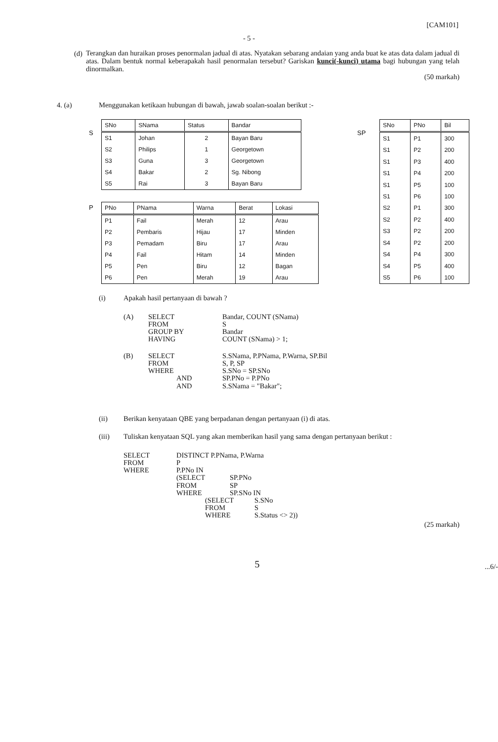[CAM101]
- 5 -
(d)
Terangkan dan huraikan proses penormalan jadual di atas. Nyatakan sebarang andaian yang anda buat ke atas data dalam jadual di atas. Dalam bentuk normal keberapakah hasil penormalan tersebut? Gariskan kunci(-kunci) utama bagi hubungan yang telah dinormalkan.
(50 markah)
4. (a) Menggunakan ketikaan hubungan di bawah, jawab soalan-soalan berikut :-
S
| SNo | SNama | Status | Bandar |
| --- | --- | --- | --- |
| S1 | Johan | 2 | Bayan Baru |
| S2 | Philips | 1 | Georgetown |
| S3 | Guna | 3 | Georgetown |
| S4 | Bakar | 2 | Sg. Nibong |
| S5 | Rai | 3 | Bayan Baru |
P
| PNo | PNama | Warna | Berat | Lokasi |
| --- | --- | --- | --- | --- |
| P1 | Fail | Merah | 12 | Arau |
| P2 | Pembaris | Hijau | 17 | Minden |
| P3 | Pemadam | Biru | 17 | Arau |
| P4 | Fail | Hitam | 14 | Minden |
| P5 | Pen | Biru | 12 | Bagan |
| P6 | Pen | Merah | 19 | Arau |
SP
| SNo | PNo | Bil |
| --- | --- | --- |
| S1 | P1 | 300 |
| S1 | P2 | 200 |
| S1 | P3 | 400 |
| S1 | P4 | 200 |
| S1 | P5 | 100 |
| S1 | P6 | 100 |
| S2 | P1 | 300 |
| S2 | P2 | 400 |
| S3 | P2 | 200 |
| S4 | P2 | 200 |
| S4 | P4 | 300 |
| S4 | P5 | 400 |
| S5 | P6 | 100 |
(i) Apakah hasil pertanyaan di bawah ?
| (A) | SELECT | Bandar, COUNT (SNama) |
| | FROM | S |
| | GROUP BY | Bandar |
| | HAVING | COUNT (SNama) > 1; |
| (B) | SELECT | S.SNama, P.PNama, P.Warna, SP.Bil |
| | FROM | S, P, SP |
| | WHERE | S.SNo = SP.SNo |
| | AND | SP.PNo = P.PNo |
| | AND | S.SNama = "Bakar"; |
(ii) Berikan kenyataan QBE yang berpadanan dengan pertanyaan (i) di atas.
(iii) Tuliskan kenyataan SQL yang akan memberikan hasil yang sama dengan pertanyaan berikut :
SELECT DISTINCT P.PNama, P.Warna
FROM P
WHERE P.PNo IN
(SELECT SP.PNo
FROM SP
WHERE SP.SNo IN
(SELECT S.SNo
FROM S
WHERE S.Status <> 2))
(25 markah)
5
...6/-